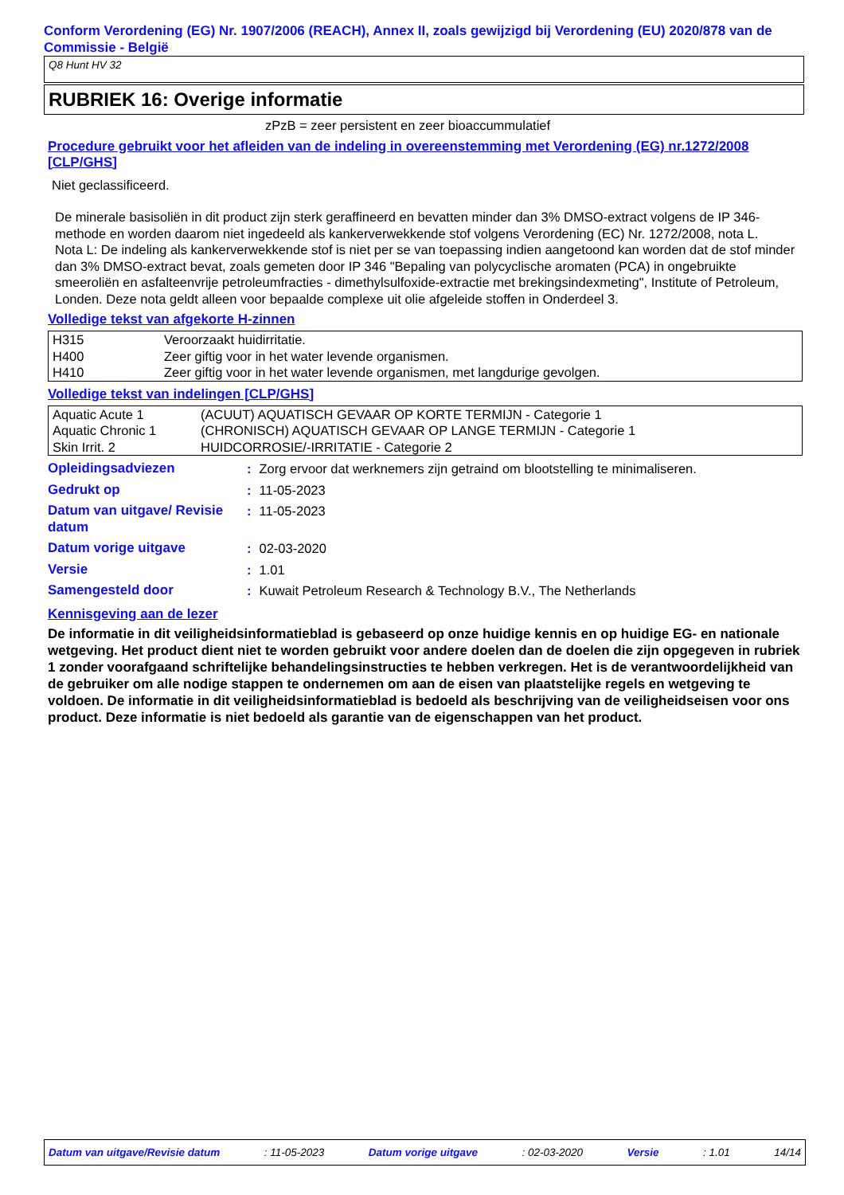Conform Verordening (EG) Nr. 1907/2006 (REACH), Annex II, zoals gewijzigd bij Verordening (EU) 2020/878 van de Commissie - België
Q8 Hunt HV 32
RUBRIEK 16: Overige informatie
zPzB = zeer persistent en zeer bioaccummulatief
Procedure gebruikt voor het afleiden van de indeling in overeenstemming met Verordening (EG) nr.1272/2008 [CLP/GHS]
Niet geclassificeerd.
De minerale basisoliën in dit product zijn sterk geraffineerd en bevatten minder dan 3% DMSO-extract volgens de IP 346-methode en worden daarom niet ingedeeld als kankerverwekkende stof volgens Verordening (EC) Nr. 1272/2008, nota L.
Nota L: De indeling als kankerverwekkende stof is niet per se van toepassing indien aangetoond kan worden dat de stof minder dan 3% DMSO-extract bevat, zoals gemeten door IP 346 "Bepaling van polycyclische aromaten (PCA) in ongebruikte smeeroliën en asfalteenvrije petroleumfracties - dimethylsulfoxide-extractie met brekingsindexmeting", Institute of Petroleum, Londen. Deze nota geldt alleen voor bepaalde complexe uit olie afgeleide stoffen in Onderdeel 3.
Volledige tekst van afgekorte H-zinnen
| H315 | Veroorzaakt huidirritatie. |
| H400 | Zeer giftig voor in het water levende organismen. |
| H410 | Zeer giftig voor in het water levende organismen, met langdurige gevolgen. |
Volledige tekst van indelingen [CLP/GHS]
| Aquatic Acute 1 | (ACUUT) AQUATISCH GEVAAR OP KORTE TERMIJN - Categorie 1 |
| Aquatic Chronic 1 | (CHRONISCH) AQUATISCH GEVAAR OP LANGE TERMIJN - Categorie 1 |
| Skin Irrit. 2 | HUIDCORROSIE/-IRRITATIE - Categorie 2 |
| Opleidingsadviezen | : | Zorg ervoor dat werknemers zijn getraind om blootstelling te minimaliseren. |
| Gedrukt op | : | 11-05-2023 |
| Datum van uitgave/ Revisie datum | : | 11-05-2023 |
| Datum vorige uitgave | : | 02-03-2020 |
| Versie | : | 1.01 |
| Samengesteld door | : | Kuwait Petroleum Research & Technology B.V., The Netherlands |
Kennisgeving aan de lezer
De informatie in dit veiligheidsinformatieblad is gebaseerd op onze huidige kennis en op huidige EG- en nationale wetgeving. Het product dient niet te worden gebruikt voor andere doelen dan de doelen die zijn opgegeven in rubriek 1 zonder voorafgaand schriftelijke behandelingsinstructies te hebben verkregen. Het is de verantwoordelijkheid van de gebruiker om alle nodige stappen te ondernemen om aan de eisen van plaatstelijke regels en wetgeving te voldoen. De informatie in dit veiligheidsinformatieblad is bedoeld als beschrijving van de veiligheidseisen voor ons product. Deze informatie is niet bedoeld als garantie van de eigenschappen van het product.
Datum van uitgave/Revisie datum : 11-05-2023 Datum vorige uitgave : 02-03-2020 Versie : 1.01 14/14